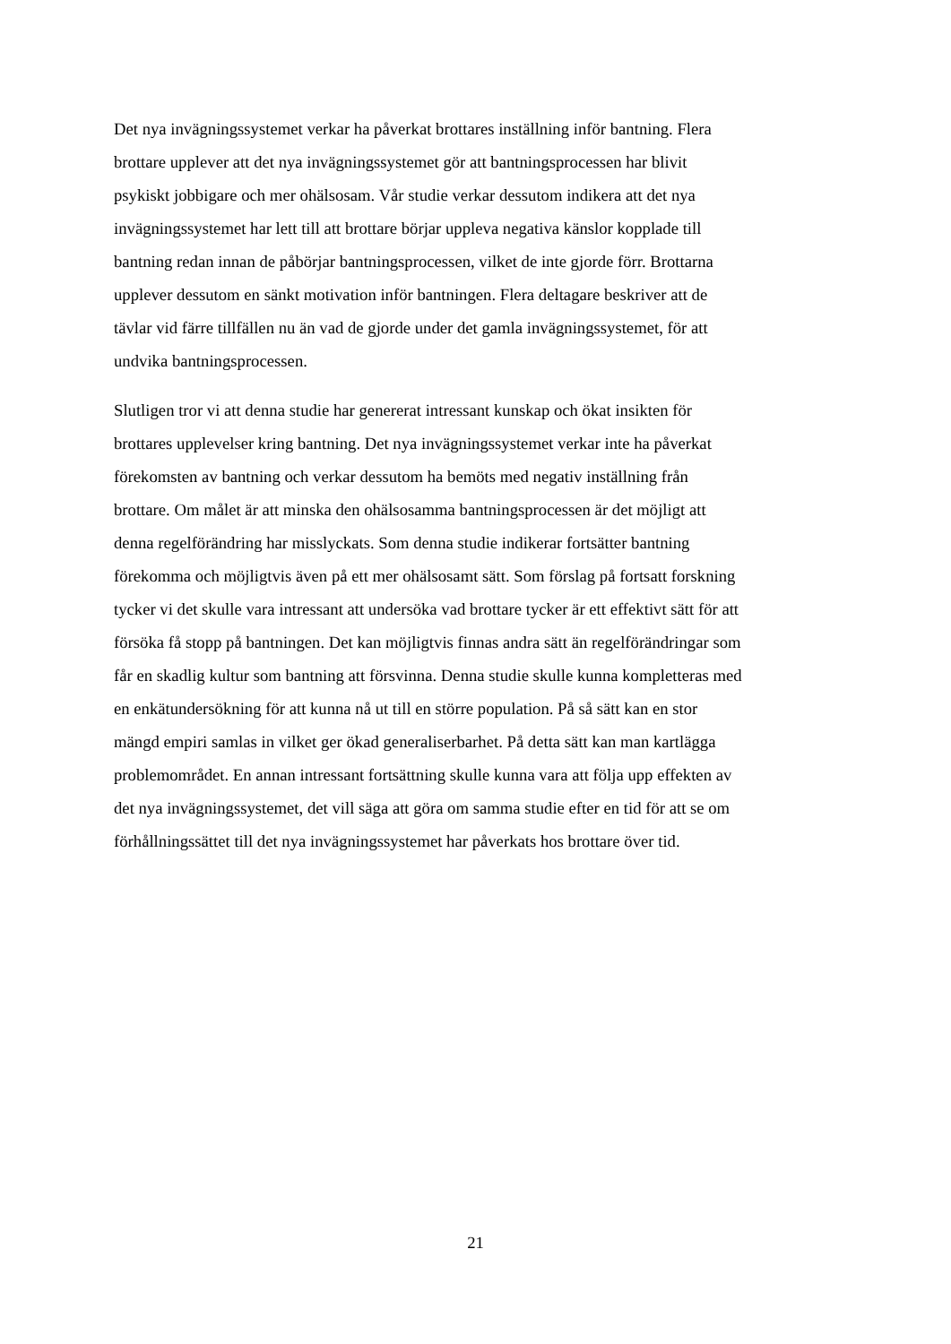Det nya invägningssystemet verkar ha påverkat brottares inställning inför bantning. Flera
brottare upplever att det nya invägningssystemet gör att bantningsprocessen har blivit
psykiskt jobbigare och mer ohälsosam. Vår studie verkar dessutom indikera att det nya
invägningssystemet har lett till att brottare börjar uppleva negativa känslor kopplade till
bantning redan innan de påbörjar bantningsprocessen, vilket de inte gjorde förr. Brottarna
upplever dessutom en sänkt motivation inför bantningen. Flera deltagare beskriver att de
tävlar vid färre tillfällen nu än vad de gjorde under det gamla invägningssystemet, för att
undvika bantningsprocessen.
Slutligen tror vi att denna studie har genererat intressant kunskap och ökat insikten för
brottares upplevelser kring bantning. Det nya invägningssystemet verkar inte ha påverkat
förekomsten av bantning och verkar dessutom ha bemöts med negativ inställning från
brottare. Om målet är att minska den ohälsosamma bantningsprocessen är det möjligt att
denna regelförändring har misslyckats. Som denna studie indikerar fortsätter bantning
förekomma och möjligtvis även på ett mer ohälsosamt sätt. Som förslag på fortsatt forskning
tycker vi det skulle vara intressant att undersöka vad brottare tycker är ett effektivt sätt för att
försöka få stopp på bantningen. Det kan möjligtvis finnas andra sätt än regelförändringar som
får en skadlig kultur som bantning att försvinna. Denna studie skulle kunna kompletteras med
en enkätundersökning för att kunna nå ut till en större population. På så sätt kan en stor
mängd empiri samlas in vilket ger ökad generaliserbarhet. På detta sätt kan man kartlägga
problemområdet. En annan intressant fortsättning skulle kunna vara att följa upp effekten av
det nya invägningssystemet, det vill säga att göra om samma studie efter en tid för att se om
förhållningssättet till det nya invägningssystemet har påverkats hos brottare över tid.
21